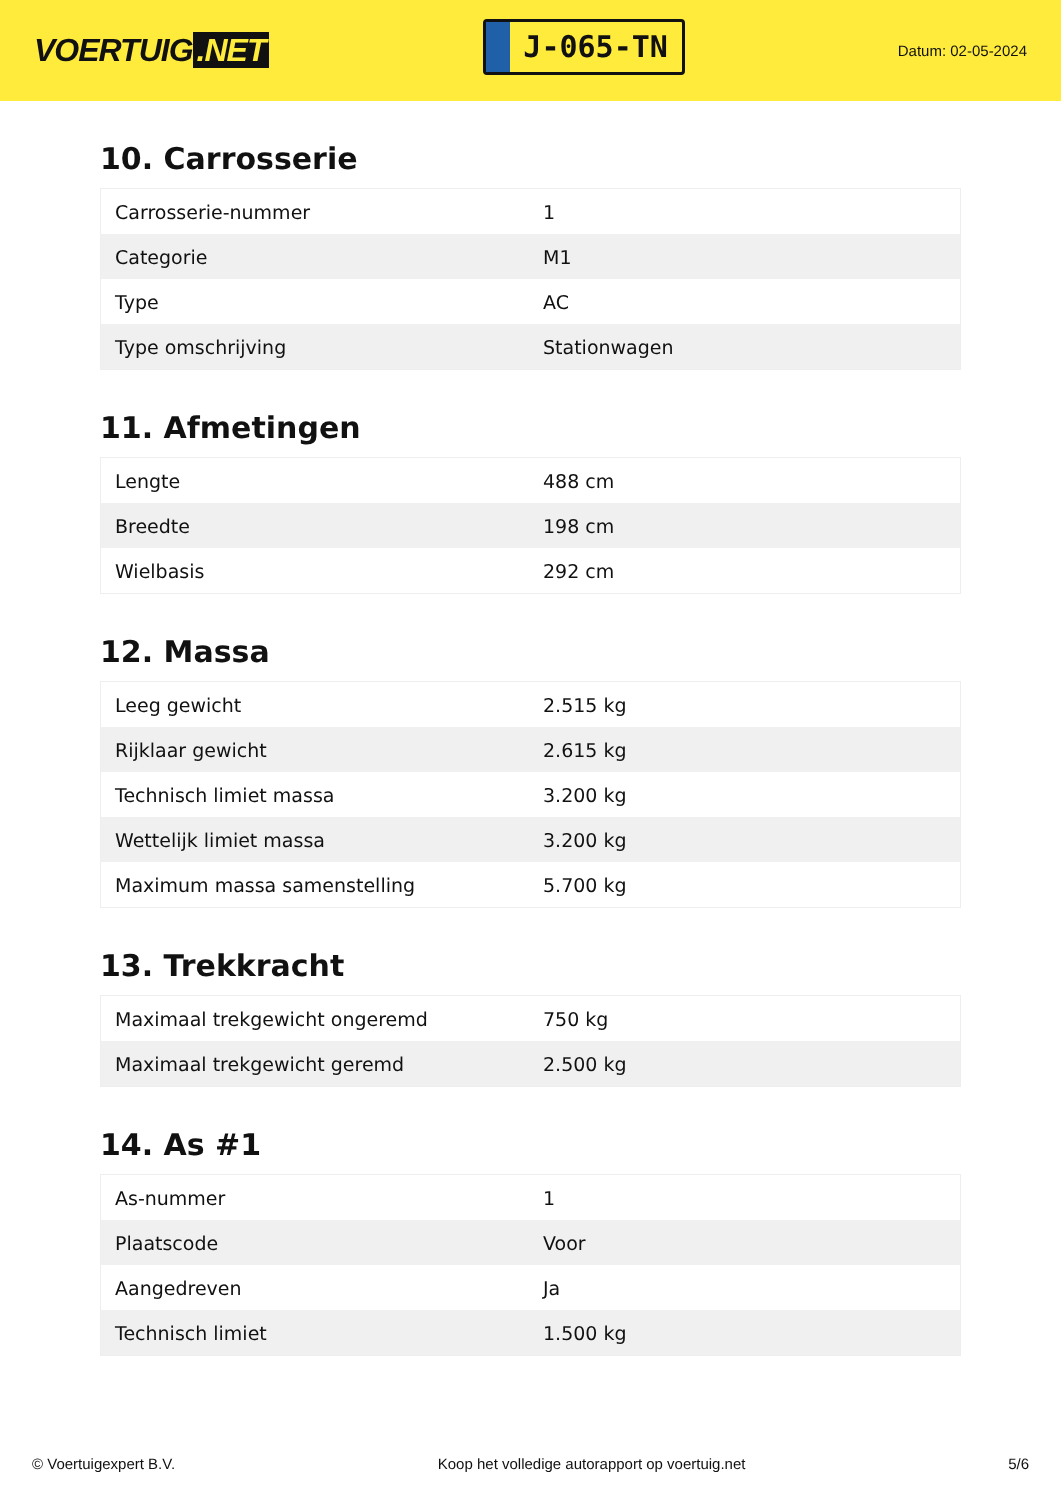VOERTUIG.NET
J-065-TN
Datum: 02-05-2024
10. Carrosserie
| Carrosserie-nummer | 1 |
| Categorie | M1 |
| Type | AC |
| Type omschrijving | Stationwagen |
11. Afmetingen
| Lengte | 488 cm |
| Breedte | 198 cm |
| Wielbasis | 292 cm |
12. Massa
| Leeg gewicht | 2.515 kg |
| Rijklaar gewicht | 2.615 kg |
| Technisch limiet massa | 3.200 kg |
| Wettelijk limiet massa | 3.200 kg |
| Maximum massa samenstelling | 5.700 kg |
13. Trekkracht
| Maximaal trekgewicht ongeremd | 750 kg |
| Maximaal trekgewicht geremd | 2.500 kg |
14. As #1
| As-nummer | 1 |
| Plaatscode | Voor |
| Aangedreven | Ja |
| Technisch limiet | 1.500 kg |
© Voertuigexpert B.V. Koop het volledige autorapport op voertuig.net 5/6